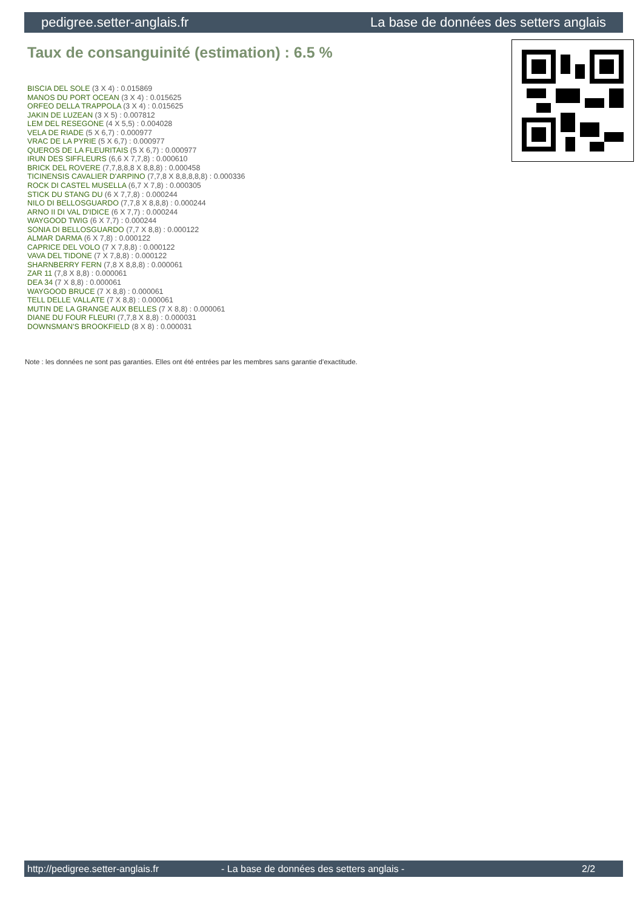pedigree.setter-anglais.fr La base de données des setters anglais
Taux de consanguinité (estimation) : 6.5 %
BISCIA DEL SOLE (3 X 4) : 0.015869
MANOS DU PORT OCEAN (3 X 4) : 0.015625
ORFEO DELLA TRAPPOLA (3 X 4) : 0.015625
JAKIN DE LUZEAN (3 X 5) : 0.007812
LEM DEL RESEGONE (4 X 5,5) : 0.004028
VELA DE RIADE (5 X 6,7) : 0.000977
VRAC DE LA PYRIE (5 X 6,7) : 0.000977
QUEROS DE LA FLEURITAIS (5 X 6,7) : 0.000977
IRUN DES SIFFLEURS (6,6 X 7,7,8) : 0.000610
BRICK DEL ROVERE (7,7,8,8,8 X 8,8,8) : 0.000458
TICINENSIS CAVALIER D'ARPINO (7,7,8 X 8,8,8,8,8) : 0.000336
ROCK DI CASTEL MUSELLA (6,7 X 7,8) : 0.000305
STICK DU STANG DU (6 X 7,7,8) : 0.000244
NILO DI BELLOSGUARDO (7,7,8 X 8,8,8) : 0.000244
ARNO II DI VAL D'IDICE (6 X 7,7) : 0.000244
WAYGOOD TWIG (6 X 7,7) : 0.000244
SONIA DI BELLOSGUARDO (7,7 X 8,8) : 0.000122
ALMAR DARMA (6 X 7,8) : 0.000122
CAPRICE DEL VOLO (7 X 7,8,8) : 0.000122
VAVA DEL TIDONE (7 X 7,8,8) : 0.000122
SHARNBERRY FERN (7,8 X 8,8,8) : 0.000061
ZAR 11 (7,8 X 8,8) : 0.000061
DEA 34 (7 X 8,8) : 0.000061
WAYGOOD BRUCE (7 X 8,8) : 0.000061
TELL DELLE VALLATE (7 X 8,8) : 0.000061
MUTIN DE LA GRANGE AUX BELLES (7 X 8,8) : 0.000061
DIANE DU FOUR FLEURI (7,7,8 X 8,8) : 0.000031
DOWNSMAN'S BROOKFIELD (8 X 8) : 0.000031
Note : les données ne sont pas garanties. Elles ont été entrées par les membres sans garantie d'exactitude.
http://pedigree.setter-anglais.fr - La base de données des setters anglais - 2/2